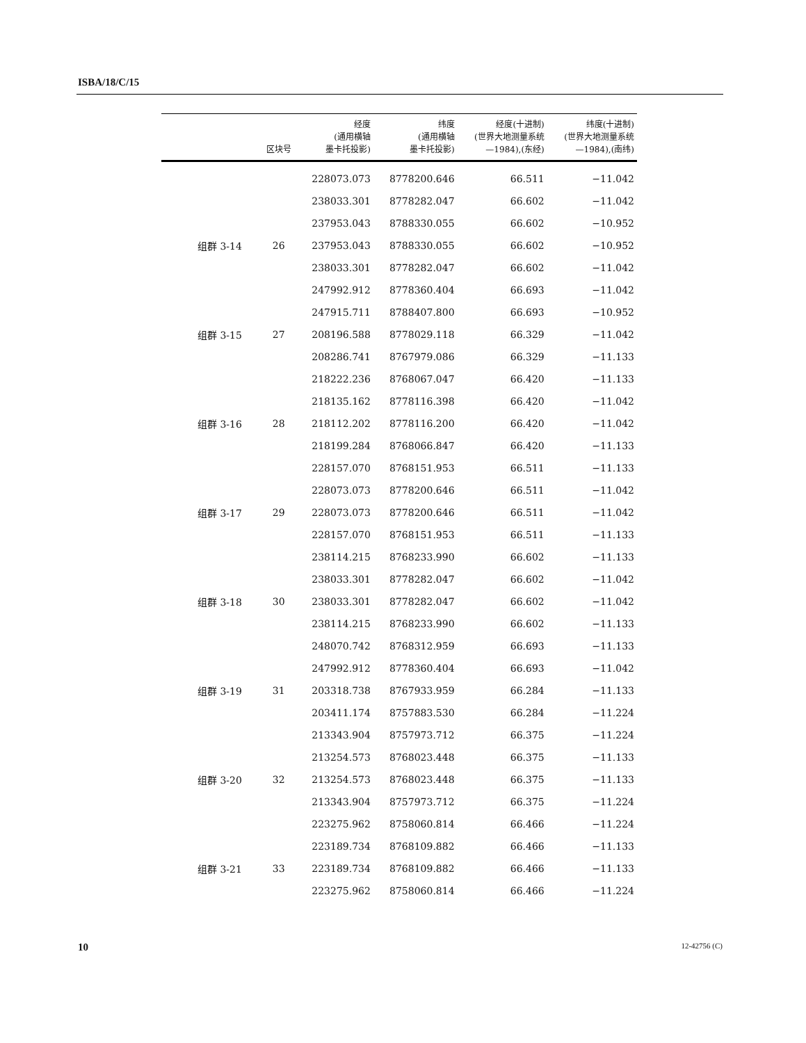ISBA/18/C/15
| | 区块号 | 经度 (通用横轴 墨卡托投影) | 纬度 (通用横轴 墨卡托投影) | 经度(十进制) (世界大地测量系统 —1984),(东经) | 纬度(十进制) (世界大地测量系统 —1984),(南纬) |
| --- | --- | --- | --- | --- | --- |
| | | 228073.073 | 8778200.646 | 66.511 | −11.042 |
| | | 238033.301 | 8778282.047 | 66.602 | −11.042 |
| | | 237953.043 | 8788330.055 | 66.602 | −10.952 |
| 组群 3-14 | 26 | 237953.043 | 8788330.055 | 66.602 | −10.952 |
| | | 238033.301 | 8778282.047 | 66.602 | −11.042 |
| | | 247992.912 | 8778360.404 | 66.693 | −11.042 |
| | | 247915.711 | 8788407.800 | 66.693 | −10.952 |
| 组群 3-15 | 27 | 208196.588 | 8778029.118 | 66.329 | −11.042 |
| | | 208286.741 | 8767979.086 | 66.329 | −11.133 |
| | | 218222.236 | 8768067.047 | 66.420 | −11.133 |
| | | 218135.162 | 8778116.398 | 66.420 | −11.042 |
| 组群 3-16 | 28 | 218112.202 | 8778116.200 | 66.420 | −11.042 |
| | | 218199.284 | 8768066.847 | 66.420 | −11.133 |
| | | 228157.070 | 8768151.953 | 66.511 | −11.133 |
| | | 228073.073 | 8778200.646 | 66.511 | −11.042 |
| 组群 3-17 | 29 | 228073.073 | 8778200.646 | 66.511 | −11.042 |
| | | 228157.070 | 8768151.953 | 66.511 | −11.133 |
| | | 238114.215 | 8768233.990 | 66.602 | −11.133 |
| | | 238033.301 | 8778282.047 | 66.602 | −11.042 |
| 组群 3-18 | 30 | 238033.301 | 8778282.047 | 66.602 | −11.042 |
| | | 238114.215 | 8768233.990 | 66.602 | −11.133 |
| | | 248070.742 | 8768312.959 | 66.693 | −11.133 |
| | | 247992.912 | 8778360.404 | 66.693 | −11.042 |
| 组群 3-19 | 31 | 203318.738 | 8767933.959 | 66.284 | −11.133 |
| | | 203411.174 | 8757883.530 | 66.284 | −11.224 |
| | | 213343.904 | 8757973.712 | 66.375 | −11.224 |
| | | 213254.573 | 8768023.448 | 66.375 | −11.133 |
| 组群 3-20 | 32 | 213254.573 | 8768023.448 | 66.375 | −11.133 |
| | | 213343.904 | 8757973.712 | 66.375 | −11.224 |
| | | 223275.962 | 8758060.814 | 66.466 | −11.224 |
| | | 223189.734 | 8768109.882 | 66.466 | −11.133 |
| 组群 3-21 | 33 | 223189.734 | 8768109.882 | 66.466 | −11.133 |
| | | 223275.962 | 8758060.814 | 66.466 | −11.224 |
10 12-42756 (C)